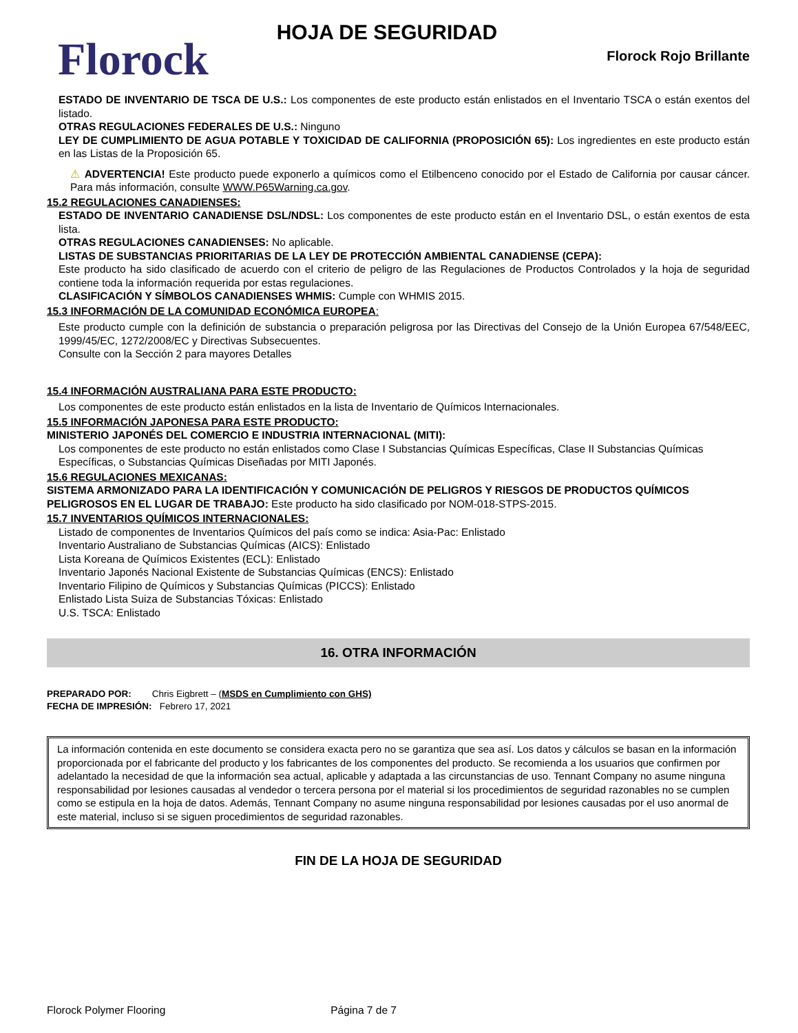Florock
HOJA DE SEGURIDAD
Florock Rojo Brillante
ESTADO DE INVENTARIO DE TSCA DE U.S.: Los componentes de este producto están enlistados en el Inventario TSCA o están exentos del listado.
OTRAS REGULACIONES FEDERALES DE U.S.: Ninguno
LEY DE CUMPLIMIENTO DE AGUA POTABLE Y TOXICIDAD DE CALIFORNIA (PROPOSICIÓN 65): Los ingredientes en este producto están en las Listas de la Proposición 65.
⚠ ADVERTENCIA! Este producto puede exponerlo a químicos como el Etilbenceno conocido por el Estado de California por causar cáncer. Para más información, consulte WWW.P65Warning.ca.gov.
15.2 REGULACIONES CANADIENSES:
ESTADO DE INVENTARIO CANADIENSE DSL/NDSL: Los componentes de este producto están en el Inventario DSL, o están exentos de esta lista.
OTRAS REGULACIONES CANADIENSES: No aplicable.
LISTAS DE SUBSTANCIAS PRIORITARIAS DE LA LEY DE PROTECCIÓN AMBIENTAL CANADIENSE (CEPA):
Este producto ha sido clasificado de acuerdo con el criterio de peligro de las Regulaciones de Productos Controlados y la hoja de seguridad contiene toda la información requerida por estas regulaciones.
CLASIFICACIÓN Y SÍMBOLOS CANADIENSES WHMIS: Cumple con WHMIS 2015.
15.3 INFORMACIÓN DE LA COMUNIDAD ECONÓMICA EUROPEA:
Este producto cumple con la definición de substancia o preparación peligrosa por las Directivas del Consejo de la Unión Europea 67/548/EEC, 1999/45/EC, 1272/2008/EC y Directivas Subsecuentes.
Consulte con la Sección 2 para mayores Detalles
15.4 INFORMACIÓN AUSTRALIANA PARA ESTE PRODUCTO:
Los componentes de este producto están enlistados en la lista de Inventario de Químicos Internacionales.
15.5 INFORMACIÓN JAPONESA PARA ESTE PRODUCTO:
MINISTERIO JAPONÉS DEL COMERCIO E INDUSTRIA INTERNACIONAL (MITI):
Los componentes de este producto no están enlistados como Clase I Substancias Químicas Específicas, Clase II Substancias Químicas Específicas, o Substancias Químicas Diseñadas por MITI Japonés.
15.6 REGULACIONES MEXICANAS:
SISTEMA ARMONIZADO PARA LA IDENTIFICACIÓN Y COMUNICACIÓN DE PELIGROS Y RIESGOS DE PRODUCTOS QUÍMICOS PELIGROSOS EN EL LUGAR DE TRABAJO: Este producto ha sido clasificado por NOM-018-STPS-2015.
15.7 INVENTARIOS QUÍMICOS INTERNACIONALES:
Listado de componentes de Inventarios Químicos del país como se indica: Asia-Pac: Enlistado
Inventario Australiano de Substancias Químicas (AICS): Enlistado
Lista Koreana de Químicos Existentes (ECL): Enlistado
Inventario Japonés Nacional Existente de Substancias Químicas (ENCS): Enlistado
Inventario Filipino de Químicos y Substancias Químicas (PICCS): Enlistado
Enlistado Lista Suiza de Substancias Tóxicas: Enlistado
U.S. TSCA: Enlistado
16. OTRA INFORMACIÓN
PREPARADO POR: Chris Eigbrett – (MSDS en Cumplimiento con GHS)
FECHA DE IMPRESIÓN: Febrero 17, 2021
La información contenida en este documento se considera exacta pero no se garantiza que sea así. Los datos y cálculos se basan en la información proporcionada por el fabricante del producto y los fabricantes de los componentes del producto. Se recomienda a los usuarios que confirmen por adelantado la necesidad de que la información sea actual, aplicable y adaptada a las circunstancias de uso. Tennant Company no asume ninguna responsabilidad por lesiones causadas al vendedor o tercera persona por el material si los procedimientos de seguridad razonables no se cumplen como se estipula en la hoja de datos. Además, Tennant Company no asume ninguna responsabilidad por lesiones causadas por el uso anormal de este material, incluso si se siguen procedimientos de seguridad razonables.
FIN DE LA HOJA DE SEGURIDAD
Florock Polymer Flooring Página 7 de 7